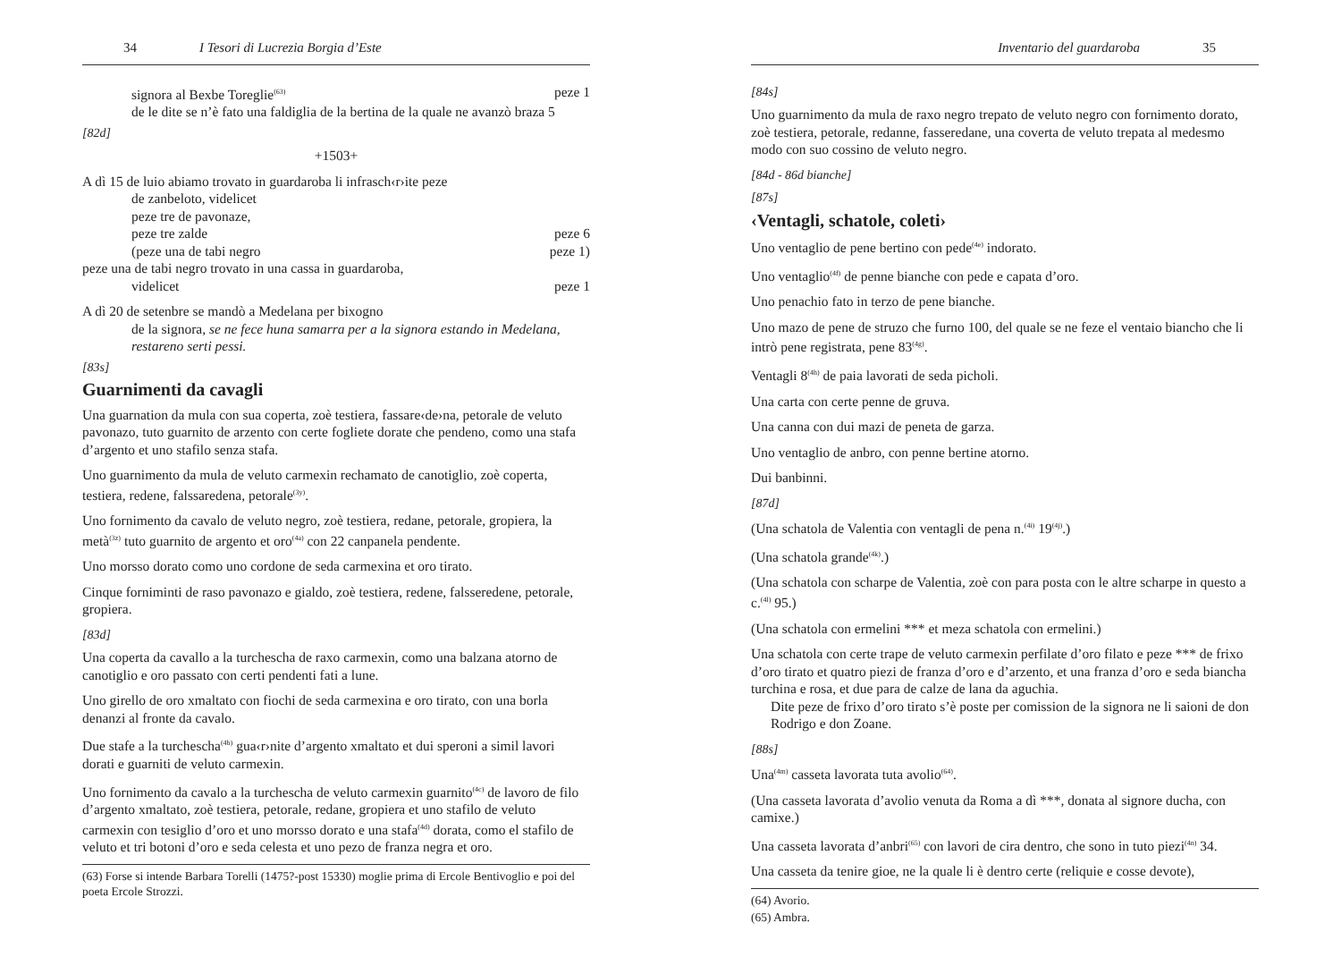34 I Tesori di Lucrezia Borgia d’Este
signora al Bexbe Toreglie<sup>(63)</sup> peze 1
de le dite se n’è fato una faldiglia de la bertina de la quale ne avanzò braza 5
[82d]
+1503+
A dì 15 de luio abiamo trovato in guardaroba li infrasch‹r›ite peze
de zanbeloto, videlicet
peze tre de pavonaze,
peze tre zalde peze 6
(peze una de tabi negro peze 1)
peze una de tabi negro trovato in una cassa in guardaroba,
videlicet peze 1
A dì 20 de setenbre se mandò a Medelana per bixogno
de la signora, se ne fece huna samarra per a la signora estando in Medelana, restareno serti pessi.
[83s]
Guarnimenti da cavagli
Una guarnation da mula con sua coperta, zoè testiera, fassare‹de›na, petorale de veluto pavonazo, tuto guarnito de arzento con certe fogliete dorate che pendeno, como una stafa d’argento et uno stafilo senza stafa.
Uno guarnimento da mula de veluto carmexin rechamato de canotiglio, zoè coperta, testiera, redene, falssaredena, petorale<sup>(3y)</sup>.
Uno fornimento da cavalo de veluto negro, zoè testiera, redane, petorale, gropiera, la metà<sup>(3z)</sup> tuto guarnito de argento et oro<sup>(4a)</sup> con 22 canpanela pendente.
Uno morsso dorato como uno cordone de seda carmexina et oro tirato.
Cinque forniminti de raso pavonazo e gialdo, zoè testiera, redene, falsseredene, petorale, gropiera.
[83d]
Una coperta da cavallo a la turchescha de raxo carmexin, como una balzana atorno de canotiglio e oro passato con certi pendenti fati a lune.
Uno girello de oro xmaltato con fiochi de seda carmexina e oro tirato, con una borla denanzi al fronte da cavalo.
Due stafe a la turchescha<sup>(4b)</sup> gua‹r›nite d’argento xmaltato et dui speroni a simil lavori dorati e guarniti de veluto carmexin.
Uno fornimento da cavalo a la turchescha de veluto carmexin guarnito<sup>(4c)</sup> de lavoro de filo d’argento xmaltato, zoè testiera, petorale, redane, gropiera et uno stafilo de veluto carmexin con tesiglio d’oro et uno morsso dorato e una stafa<sup>(4d)</sup> dorata, como el stafilo de veluto et tri botoni d’oro e seda celesta et uno pezo de franza negra et oro.
(63) Forse si intende Barbara Torelli (1475?-post 15330) moglie prima di Ercole Bentivoglio e poi del poeta Ercole Strozzi.
Inventario del guardaroba 35
[84s]
Uno guarnimento da mula de raxo negro trepato de veluto negro con fornimento dorato, zoè testiera, petorale, redanne, fasseredane, una coverta de veluto trepata al medesmo modo con suo cossino de veluto negro.
[84d - 86d bianche]
[87s]
‹Ventagli, schatole, coleti›
Uno ventaglio de pene bertino con pede<sup>(4e)</sup> indorato.
Uno ventaglio<sup>(4f)</sup> de penne bianche con pede e capata d’oro.
Uno penachio fato in terzo de pene bianche.
Uno mazo de pene de struzo che furno 100, del quale se ne feze el ventaio biancho che li intrò pene registrata, pene 83<sup>(4g)</sup>.
Ventagli 8<sup>(4h)</sup> de paia lavorati de seda picholi.
Una carta con certe penne de gruva.
Una canna con dui mazi de peneta de garza.
Uno ventaglio de anbro, con penne bertine atorno.
Dui banbinni.
[87d]
(Una schatola de Valentia con ventagli de pena n.<sup>(4i)</sup> 19<sup>(4j)</sup>.)
(Una schatola grande<sup>(4k)</sup>.)
(Una schatola con scharpe de Valentia, zoè con para posta con le altre scharpe in questo a c.<sup>(4l)</sup> 95.)
(Una schatola con ermelini *** et meza schatola con ermelini.)
Una schatola con certe trape de veluto carmexin perfilate d’oro filato e peze *** de frixo d’oro tirato et quatro piezi de franza d’oro e d’arzento, et una franza d’oro e seda biancha turchina e rosa, et due para de calze de lana da aguchia.
Dite peze de frixo d’oro tirato s’è poste per comission de la signora ne li saioni de don Rodrigo e don Zoane.
[88s]
Una<sup>(4m)</sup> casseta lavorata tuta avolio<sup>(64)</sup>.
(Una casseta lavorata d’avolio venuta da Roma a dì ***, donata al signore ducha, con camixe.)
Una casseta lavorata d’anbri<sup>(65)</sup> con lavori de cira dentro, che sono in tuto piezi<sup>(4n)</sup> 34.
Una casseta da tenire gioe, ne la quale li è dentro certe (reliquie e cosse devote),
(64) Avorio.
(65) Ambra.